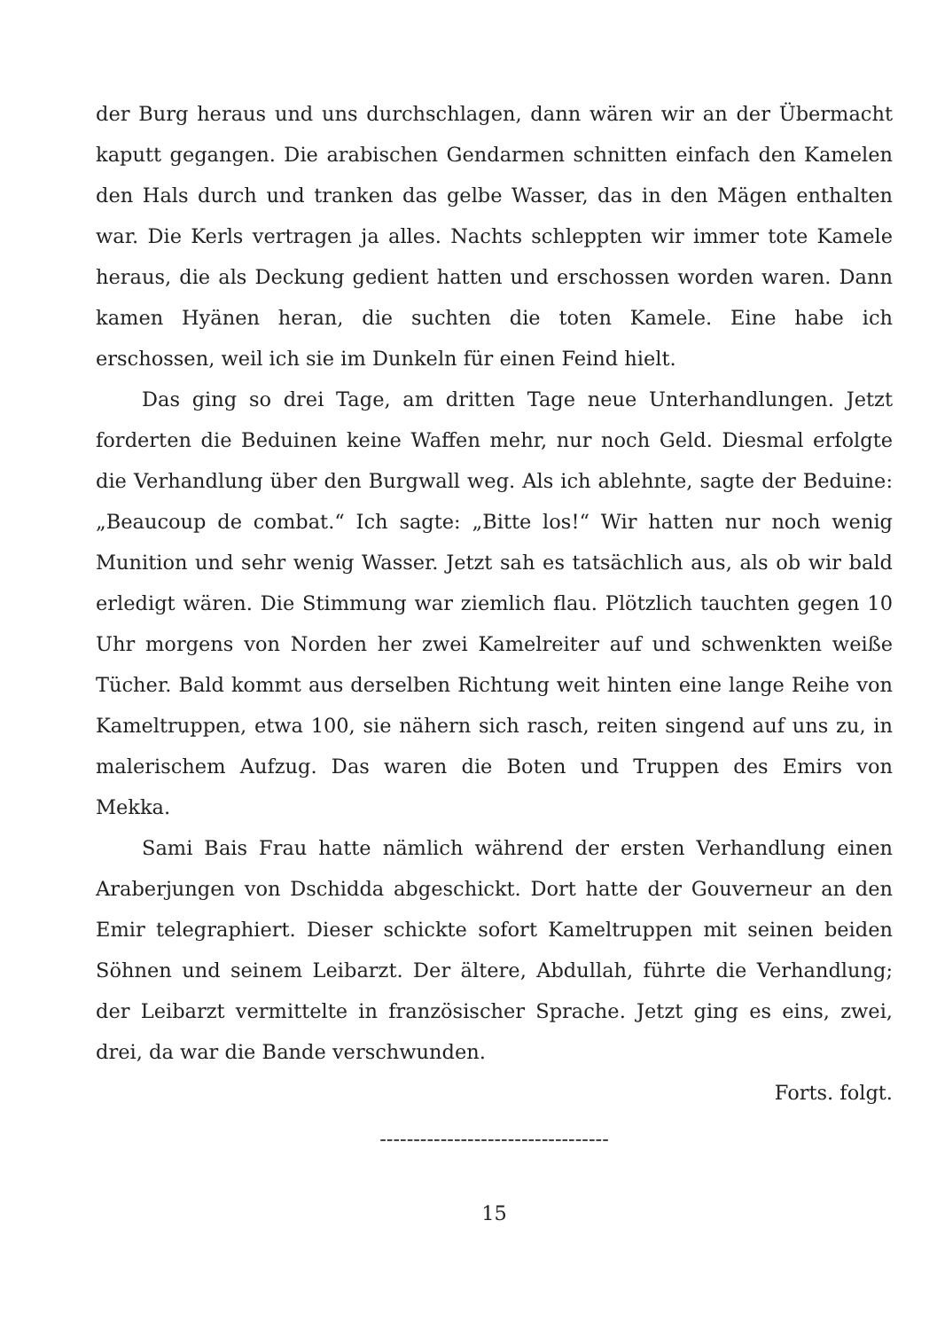der Burg heraus und uns durchschlagen, dann wären wir an der Übermacht kaputt gegangen. Die arabischen Gendarmen schnitten einfach den Kamelen den Hals durch und tranken das gelbe Wasser, das in den Mägen enthalten war. Die Kerls vertragen ja alles. Nachts schleppten wir immer tote Kamele heraus, die als Deckung gedient hatten und erschossen worden waren. Dann kamen Hyänen heran, die suchten die toten Kamele. Eine habe ich erschossen, weil ich sie im Dunkeln für einen Feind hielt.
Das ging so drei Tage, am dritten Tage neue Unterhandlungen. Jetzt forderten die Beduinen keine Waffen mehr, nur noch Geld. Diesmal erfolgte die Verhandlung über den Burgwall weg. Als ich ablehnte, sagte der Beduine: „Beaucoup de combat.“ Ich sagte: „Bitte los!“ Wir hatten nur noch wenig Munition und sehr wenig Wasser. Jetzt sah es tatsächlich aus, als ob wir bald erledigt wären. Die Stimmung war ziemlich flau. Plötzlich tauchten gegen 10 Uhr morgens von Norden her zwei Kamelreiter auf und schwenkten weiße Tücher. Bald kommt aus derselben Richtung weit hinten eine lange Reihe von Kameltruppen, etwa 100, sie nähern sich rasch, reiten singend auf uns zu, in malerischem Aufzug. Das waren die Boten und Truppen des Emirs von Mekka.
Sami Bais Frau hatte nämlich während der ersten Verhandlung einen Araberjungen von Dschidda abgeschickt. Dort hatte der Gouverneur an den Emir telegraphiert. Dieser schickte sofort Kameltruppen mit seinen beiden Söhnen und seinem Leibarzt. Der ältere, Abdullah, führte die Verhandlung; der Leibarzt vermittelte in französischer Sprache. Jetzt ging es eins, zwei, drei, da war die Bande verschwunden.
Forts. folgt.
----------------------------------
15